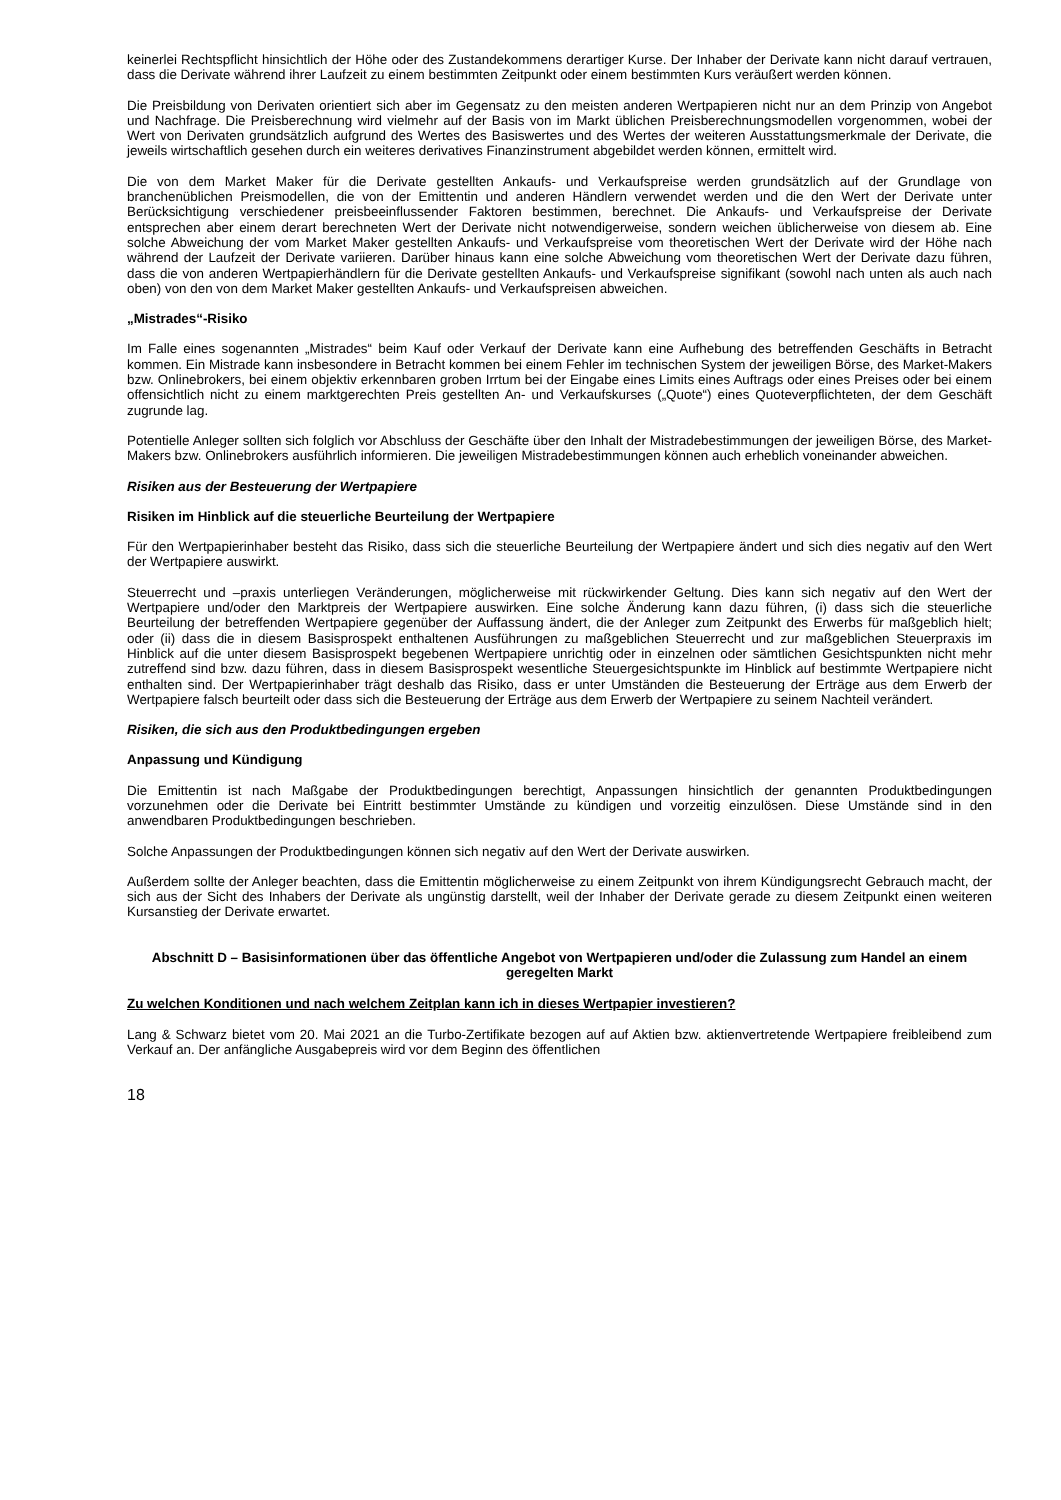keinerlei Rechtspflicht hinsichtlich der Höhe oder des Zustandekommens derartiger Kurse. Der Inhaber der Derivate kann nicht darauf vertrauen, dass die Derivate während ihrer Laufzeit zu einem bestimmten Zeitpunkt oder einem bestimmten Kurs veräußert werden können.
Die Preisbildung von Derivaten orientiert sich aber im Gegensatz zu den meisten anderen Wertpapieren nicht nur an dem Prinzip von Angebot und Nachfrage. Die Preisberechnung wird vielmehr auf der Basis von im Markt üblichen Preisberechnungsmodellen vorgenommen, wobei der Wert von Derivaten grundsätzlich aufgrund des Wertes des Basiswertes und des Wertes der weiteren Ausstattungsmerkmale der Derivate, die jeweils wirtschaftlich gesehen durch ein weiteres derivatives Finanzinstrument abgebildet werden können, ermittelt wird.
Die von dem Market Maker für die Derivate gestellten Ankaufs- und Verkaufspreise werden grundsätzlich auf der Grundlage von branchenüblichen Preismodellen, die von der Emittentin und anderen Händlern verwendet werden und die den Wert der Derivate unter Berücksichtigung verschiedener preisbeeinflussender Faktoren bestimmen, berechnet. Die Ankaufs- und Verkaufspreise der Derivate entsprechen aber einem derart berechneten Wert der Derivate nicht notwendigerweise, sondern weichen üblicherweise von diesem ab. Eine solche Abweichung der vom Market Maker gestellten Ankaufs- und Verkaufspreise vom theoretischen Wert der Derivate wird der Höhe nach während der Laufzeit der Derivate variieren. Darüber hinaus kann eine solche Abweichung vom theoretischen Wert der Derivate dazu führen, dass die von anderen Wertpapierhändlern für die Derivate gestellten Ankaufs- und Verkaufspreise signifikant (sowohl nach unten als auch nach oben) von den von dem Market Maker gestellten Ankaufs- und Verkaufspreisen abweichen.
„Mistrades“-Risiko
Im Falle eines sogenannten „Mistrades“ beim Kauf oder Verkauf der Derivate kann eine Aufhebung des betreffenden Geschäfts in Betracht kommen. Ein Mistrade kann insbesondere in Betracht kommen bei einem Fehler im technischen System der jeweiligen Börse, des Market-Makers bzw. Onlinebrokers, bei einem objektiv erkennbaren groben Irrtum bei der Eingabe eines Limits eines Auftrags oder eines Preises oder bei einem offensichtlich nicht zu einem marktgerechten Preis gestellten An- und Verkaufskurses („Quote“) eines Quoteverpflichteten, der dem Geschäft zugrunde lag.
Potentielle Anleger sollten sich folglich vor Abschluss der Geschäfte über den Inhalt der Mistradebestimmungen der jeweiligen Börse, des Market-Makers bzw. Onlinebrokers ausführlich informieren. Die jeweiligen Mistradebestimmungen können auch erheblich voneinander abweichen.
Risiken aus der Besteuerung der Wertpapiere
Risiken im Hinblick auf die steuerliche Beurteilung der Wertpapiere
Für den Wertpapierinhaber besteht das Risiko, dass sich die steuerliche Beurteilung der Wertpapiere ändert und sich dies negativ auf den Wert der Wertpapiere auswirkt.
Steuerrecht und –praxis unterliegen Veränderungen, möglicherweise mit rückwirkender Geltung. Dies kann sich negativ auf den Wert der Wertpapiere und/oder den Marktpreis der Wertpapiere auswirken. Eine solche Änderung kann dazu führen, (i) dass sich die steuerliche Beurteilung der betreffenden Wertpapiere gegenüber der Auffassung ändert, die der Anleger zum Zeitpunkt des Erwerbs für maßgeblich hielt; oder (ii) dass die in diesem Basisprospekt enthaltenen Ausführungen zu maßgeblichen Steuerrecht und zur maßgeblichen Steuerpraxis im Hinblick auf die unter diesem Basisprospekt begebenen Wertpapiere unrichtig oder in einzelnen oder sämtlichen Gesichtspunkten nicht mehr zutreffend sind bzw. dazu führen, dass in diesem Basisprospekt wesentliche Steuergesichtspunkte im Hinblick auf bestimmte Wertpapiere nicht enthalten sind. Der Wertpapierinhaber trägt deshalb das Risiko, dass er unter Umständen die Besteuerung der Erträge aus dem Erwerb der Wertpapiere falsch beurteilt oder dass sich die Besteuerung der Erträge aus dem Erwerb der Wertpapiere zu seinem Nachteil verändert.
Risiken, die sich aus den Produktbedingungen ergeben
Anpassung und Kündigung
Die Emittentin ist nach Maßgabe der Produktbedingungen berechtigt, Anpassungen hinsichtlich der genannten Produktbedingungen vorzunehmen oder die Derivate bei Eintritt bestimmter Umstände zu kündigen und vorzeitig einzulösen. Diese Umstände sind in den anwendbaren Produktbedingungen beschrieben.
Solche Anpassungen der Produktbedingungen können sich negativ auf den Wert der Derivate auswirken.
Außerdem sollte der Anleger beachten, dass die Emittentin möglicherweise zu einem Zeitpunkt von ihrem Kündigungsrecht Gebrauch macht, der sich aus der Sicht des Inhabers der Derivate als ungünstig darstellt, weil der Inhaber der Derivate gerade zu diesem Zeitpunkt einen weiteren Kursanstieg der Derivate erwartet.
Abschnitt D – Basisinformationen über das öffentliche Angebot von Wertpapieren und/oder die Zulassung zum Handel an einem geregelten Markt
Zu welchen Konditionen und nach welchem Zeitplan kann ich in dieses Wertpapier investieren?
Lang & Schwarz bietet vom 20. Mai 2021 an die Turbo-Zertifikate bezogen auf auf Aktien bzw. aktienvertretende Wertpapiere freibleibend zum Verkauf an. Der anfängliche Ausgabepreis wird vor dem Beginn des öffentlichen
18